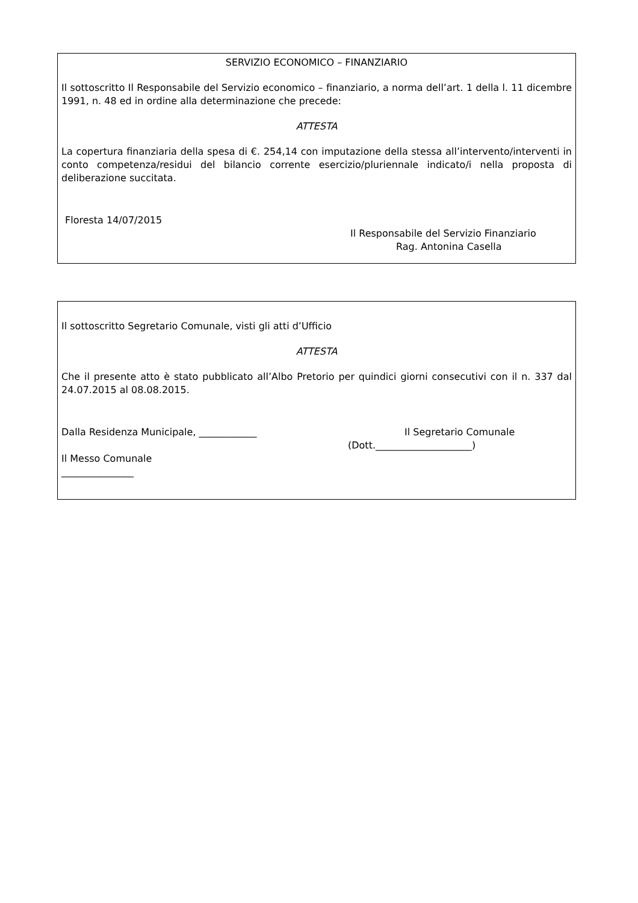SERVIZIO ECONOMICO – FINANZIARIO
Il sottoscritto Il Responsabile del Servizio economico – finanziario, a norma dell’art. 1 della l. 11 dicembre 1991, n. 48 ed in ordine alla determinazione che precede:
ATTESTA
La copertura finanziaria della spesa di €. 254,14 con imputazione della stessa all’intervento/interventi in conto competenza/residui del bilancio corrente esercizio/pluriennale indicato/i nella proposta di deliberazione succitata.
Floresta 14/07/2015
Il Responsabile del Servizio Finanziario
Rag. Antonina Casella
Il sottoscritto Segretario Comunale, visti gli atti d’Ufficio
ATTESTA
Che il presente atto è stato pubblicato all’Albo Pretorio per quindici giorni consecutivi con il n. 337 dal 24.07.2015 al 08.08.2015.
Dalla Residenza Municipale, ____________ Il Segretario Comunale
(Dott.____________________)
Il Messo Comunale
_______________